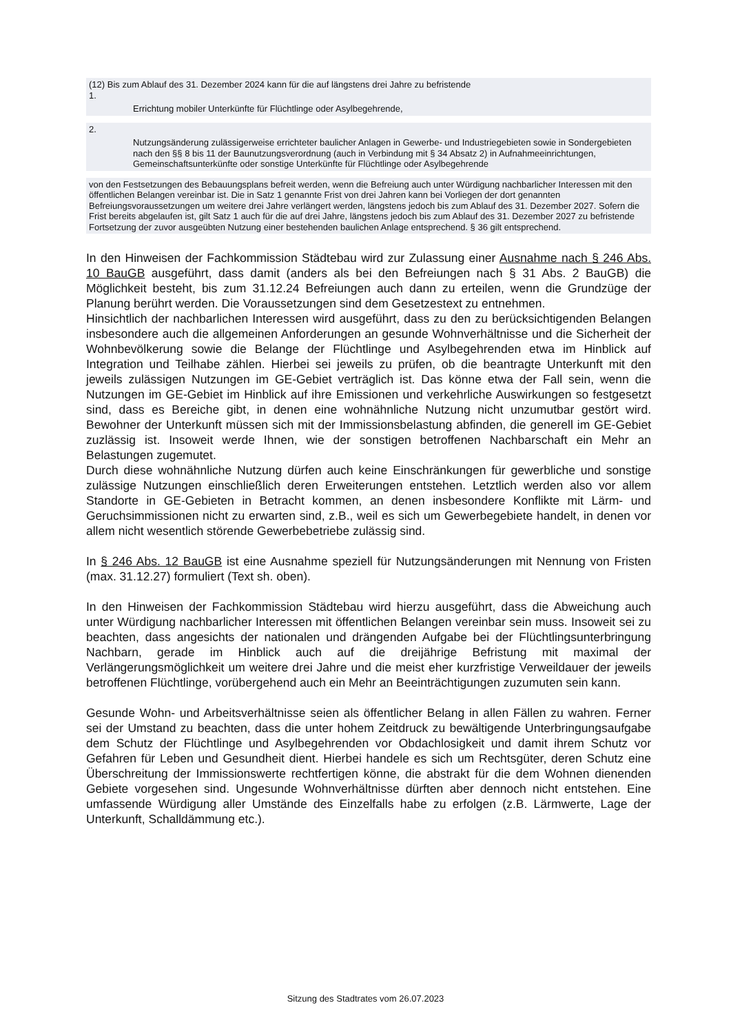(12) Bis zum Ablauf des 31. Dezember 2024 kann für die auf längstens drei Jahre zu befristende
1.
Errichtung mobiler Unterkünfte für Flüchtlinge oder Asylbegehrende,
2.
Nutzungsänderung zulässigerweise errichteter baulicher Anlagen in Gewerbe- und Industriegebieten sowie in Sondergebieten nach den §§ 8 bis 11 der Baunutzungsverordnung (auch in Verbindung mit § 34 Absatz 2) in Aufnahmeeinrichtungen, Gemeinschaftsunterkünfte oder sonstige Unterkünfte für Flüchtlinge oder Asylbegehrende
von den Festsetzungen des Bebauungsplans befreit werden, wenn die Befreiung auch unter Würdigung nachbarlicher Interessen mit den öffentlichen Belangen vereinbar ist. Die in Satz 1 genannte Frist von drei Jahren kann bei Vorliegen der dort genannten Befreiungsvoraussetzungen um weitere drei Jahre verlängert werden, längstens jedoch bis zum Ablauf des 31. Dezember 2027. Sofern die Frist bereits abgelaufen ist, gilt Satz 1 auch für die auf drei Jahre, längstens jedoch bis zum Ablauf des 31. Dezember 2027 zu befristende Fortsetzung der zuvor ausgeübten Nutzung einer bestehenden baulichen Anlage entsprechend. § 36 gilt entsprechend.
In den Hinweisen der Fachkommission Städtebau wird zur Zulassung einer Ausnahme nach § 246 Abs. 10 BauGB ausgeführt, dass damit (anders als bei den Befreiungen nach § 31 Abs. 2 BauGB) die Möglichkeit besteht, bis zum 31.12.24 Befreiungen auch dann zu erteilen, wenn die Grundzüge der Planung berührt werden. Die Voraussetzungen sind dem Gesetzestext zu entnehmen.
Hinsichtlich der nachbarlichen Interessen wird ausgeführt, dass zu den zu berücksichtigenden Belangen insbesondere auch die allgemeinen Anforderungen an gesunde Wohnverhältnisse und die Sicherheit der Wohnbevölkerung sowie die Belange der Flüchtlinge und Asylbegehrenden etwa im Hinblick auf Integration und Teilhabe zählen. Hierbei sei jeweils zu prüfen, ob die beantragte Unterkunft mit den jeweils zulässigen Nutzungen im GE-Gebiet verträglich ist. Das könne etwa der Fall sein, wenn die Nutzungen im GE-Gebiet im Hinblick auf ihre Emissionen und verkehrliche Auswirkungen so festgesetzt sind, dass es Bereiche gibt, in denen eine wohnähnliche Nutzung nicht unzumutbar gestört wird. Bewohner der Unterkunft müssen sich mit der Immissionsbelastung abfinden, die generell im GE-Gebiet zuzlässig ist. Insoweit werde Ihnen, wie der sonstigen betroffenen Nachbarschaft ein Mehr an Belastungen zugemutet.
Durch diese wohnähnliche Nutzung dürfen auch keine Einschränkungen für gewerbliche und sonstige zulässige Nutzungen einschließlich deren Erweiterungen entstehen. Letztlich werden also vor allem Standorte in GE-Gebieten in Betracht kommen, an denen insbesondere Konflikte mit Lärm- und Geruchsimmissionen nicht zu erwarten sind, z.B., weil es sich um Gewerbegebiete handelt, in denen vor allem nicht wesentlich störende Gewerbebetriebe zulässig sind.
In § 246 Abs. 12 BauGB ist eine Ausnahme speziell für Nutzungsänderungen mit Nennung von Fristen (max. 31.12.27) formuliert (Text sh. oben).
In den Hinweisen der Fachkommission Städtebau wird hierzu ausgeführt, dass die Abweichung auch unter Würdigung nachbarlicher Interessen mit öffentlichen Belangen vereinbar sein muss. Insoweit sei zu beachten, dass angesichts der nationalen und drängenden Aufgabe bei der Flüchtlingsunterbringung Nachbarn, gerade im Hinblick auch auf die dreijährige Befristung mit maximal der Verlängerungsmöglichkeit um weitere drei Jahre und die meist eher kurzfristige Verweildauer der jeweils betroffenen Flüchtlinge, vorübergehend auch ein Mehr an Beeinträchtigungen zuzumuten sein kann.
Gesunde Wohn- und Arbeitsverhältnisse seien als öffentlicher Belang in allen Fällen zu wahren. Ferner sei der Umstand zu beachten, dass die unter hohem Zeitdruck zu bewältigende Unterbringungsaufgabe dem Schutz der Flüchtlinge und Asylbegehrenden vor Obdachlosigkeit und damit ihrem Schutz vor Gefahren für Leben und Gesundheit dient. Hierbei handele es sich um Rechtsgüter, deren Schutz eine Überschreitung der Immissionswerte rechtfertigen könne, die abstrakt für die dem Wohnen dienenden Gebiete vorgesehen sind. Ungesunde Wohnverhältnisse dürften aber dennoch nicht entstehen. Eine umfassende Würdigung aller Umstände des Einzelfalls habe zu erfolgen (z.B. Lärmwerte, Lage der Unterkunft, Schalldämmung etc.).
Sitzung des Stadtrates vom 26.07.2023